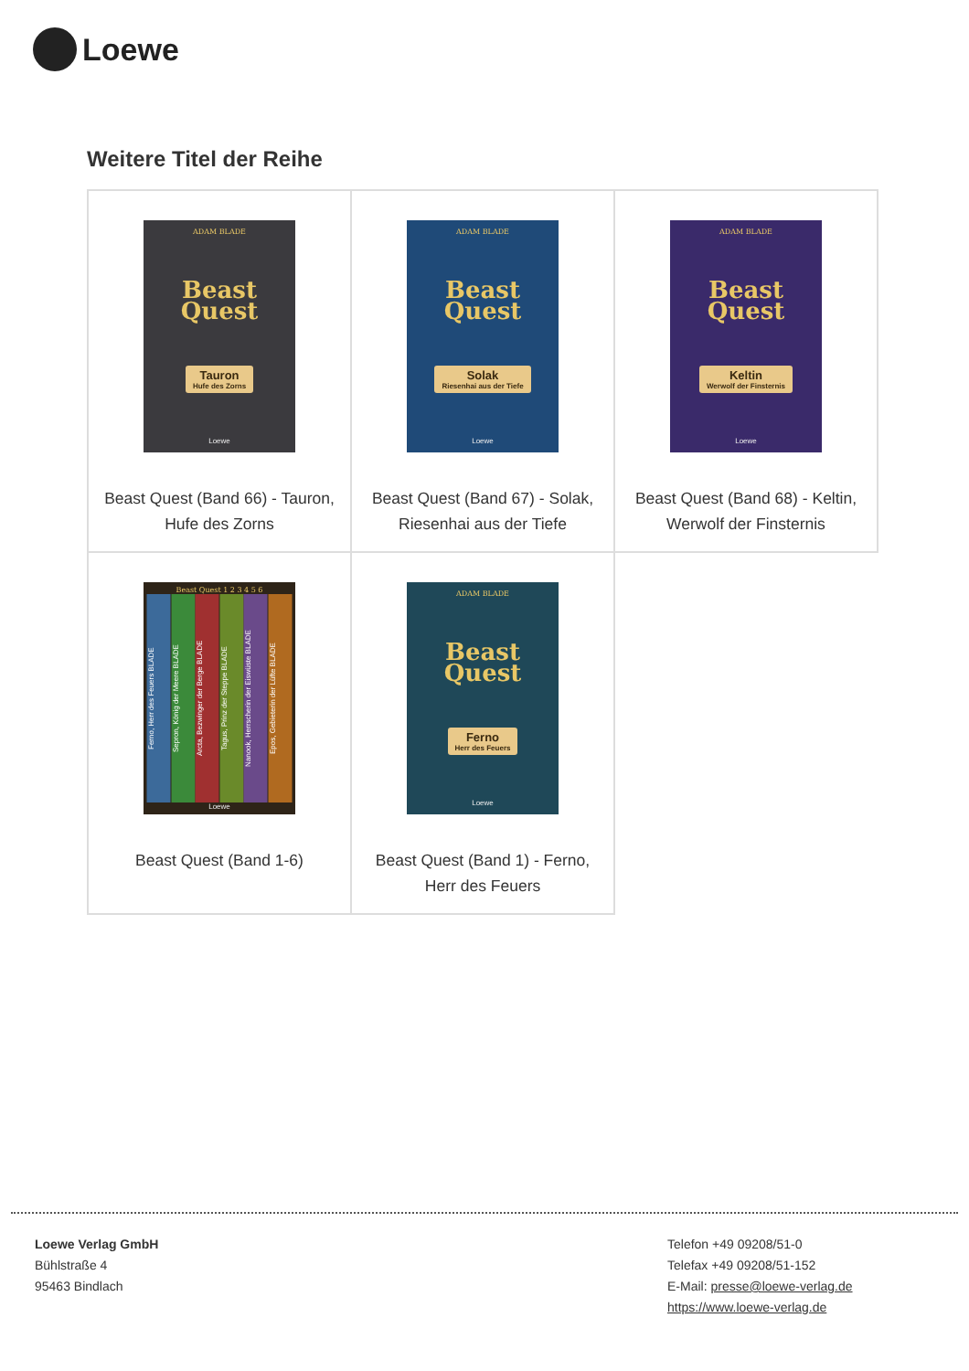Loewe
Weitere Titel der Reihe
| ADAM BLADE Beast Quest Tauron Hufe des Zorns Loewe Beast Quest (Band 66) - Tauron, Hufe des Zorns | ADAM BLADE Beast Quest Solak Riesenhai aus der Tiefe Loewe Beast Quest (Band 67) - Solak, Riesenhai aus der Tiefe | ADAM BLADE Beast Quest Keltin Werwolf der Finsternis Loewe Beast Quest (Band 68) - Keltin, Werwolf der Finsternis |
| Beast Quest 1 2 3 4 5 6 Ferno, Herr des Feuers BLADE Sepron, König der Meere BLADE Arcta, Bezwinger der Berge BLADE Tagus, Prinz der Steppe BLADE Nanook, Herrscherin der Eiswüste BLADE Epos, Gebieterin der Lüfte BLADE Loewe Beast Quest (Band 1-6) | ADAM BLADE Beast Quest Ferno Herr des Feuers Loewe Beast Quest (Band 1) - Ferno, Herr des Feuers | |
Loewe Verlag GmbH
Bühlstraße 4
95463 Bindlach
Telefon +49 09208/51-0
Telefax +49 09208/51-152
E-Mail: presse@loewe-verlag.de
https://www.loewe-verlag.de